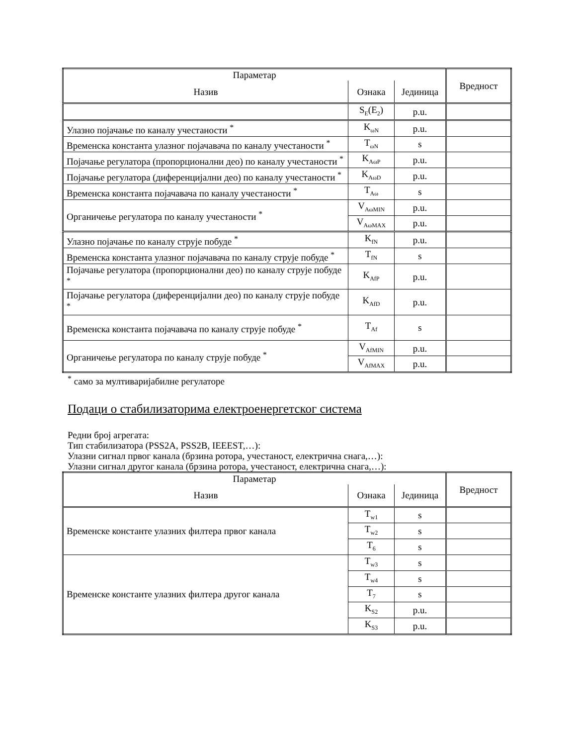| Параметар | | | Вредност |
| Назив | Ознака | Јединица | |
| | S<sub>E</sub>(E<sub>2</sub>) | p.u. | |
| Улазно појачање по каналу учестаности <sup>*</sup> | K<sub>ωN</sub> | p.u. | |
| Временска константа улазног појачавача по каналу учестаности <sup>*</sup> | T<sub>ωN</sub> | s | |
| Појачање регулатора (пропорционални део) по каналу учестаности <sup>*</sup> | K<sub>AωP</sub> | p.u. | |
| Појачање регулатора (диференцијални део) по каналу учестаности <sup>*</sup> | K<sub>AωD</sub> | p.u. | |
| Временска константа појачавача по каналу учестаности <sup>*</sup> | T<sub>Aω</sub> | s | |
| Органичење регулатора по каналу учестаности <sup>*</sup> | V<sub>AωMIN</sub> | p.u. | |
| | V<sub>AωMAX</sub> | p.u. | |
| Улазно појачање по каналу струје побуде <sup>*</sup> | K<sub>fN</sub> | p.u. | |
| Временска константа улазног појачавача по каналу струје побуде <sup>*</sup> | T<sub>fN</sub> | s | |
| Појачање регулатора (пропорционални део) по каналу струје побуде <sup>*</sup> | K<sub>AfP</sub> | p.u. | |
| Појачање регулатора (диференцијални део) по каналу струје побуде <sup>*</sup> | K<sub>AfD</sub> | p.u. | |
| Временска константа појачавача по каналу струје побуде <sup>*</sup> | T<sub>Af</sub> | s | |
| Органичење регулатора по каналу струје побуде <sup>*</sup> | V<sub>AfMIN</sub> | p.u. | |
| | V<sub>AfMAX</sub> | p.u. | |
<sup>*</sup> само за мултиваријабилне регулаторе
Подаци о стабилизаторима електроенергетског система
Редни број агрегата:
Тип стабилизатора (PSS2A, PSS2B, IEEEST,…):
Улазни сигнал првог канала (брзина ротора, учестаност, електрична снага,…):
Улазни сигнал другог канала (брзина ротора, учестаност, електрична снага,…):
| Параметар | | | Вредност |
| Назив | Ознака | Јединица | |
| Временске константе улазних филтера првог канала | T<sub>w1</sub> | s | |
| | T<sub>w2</sub> | s | |
| | T<sub>6</sub> | s | |
| Временске константе улазних филтера другог канала | T<sub>w3</sub> | s | |
| | T<sub>w4</sub> | s | |
| | T<sub>7</sub> | s | |
| | K<sub>S2</sub> | p.u. | |
| | K<sub>S3</sub> | p.u. | |